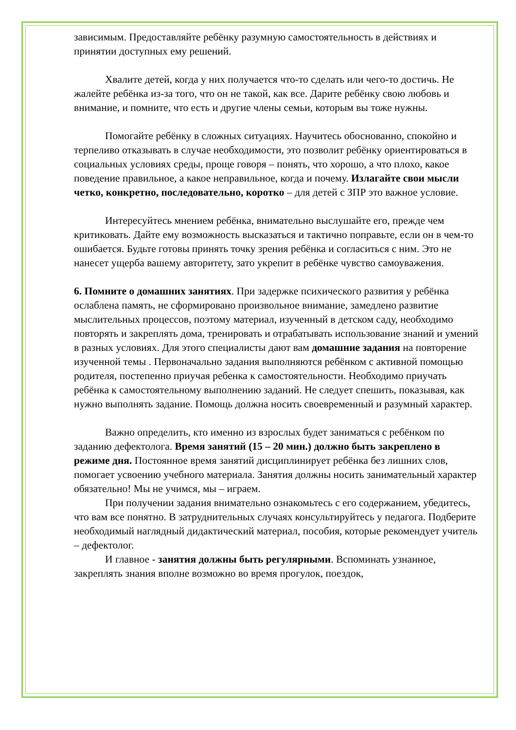зависимым. Предоставляйте ребёнку разумную самостоятельность в действиях и принятии доступных ему решений.
Хвалите детей, когда у них получается что-то сделать или чего-то достичь. Не жалейте ребёнка из-за того, что он не такой, как все. Дарите ребёнку свою любовь и внимание, и помните, что есть и другие члены семьи, которым вы тоже нужны.
Помогайте ребёнку в сложных ситуациях. Научитесь обоснованно, спокойно и терпеливо отказывать в случае необходимости, это позволит ребёнку ориентироваться в социальных условиях среды, проще говоря – понять, что хорошо, а что плохо, какое поведение правильное, а какое неправильное, когда и почему. Излагайте свои мысли четко, конкретно, последовательно, коротко – для детей с ЗПР это важное условие.
Интересуйтесь мнением ребёнка, внимательно выслушайте его, прежде чем критиковать. Дайте ему возможность высказаться и тактично поправьте, если он в чем-то ошибается. Будьте готовы принять точку зрения ребёнка и согласиться с ним. Это не нанесет ущерба вашему авторитету, зато укрепит в ребёнке чувство самоуважения.
6. Помните о домашних занятиях. При задержке психического развития у ребёнка ослаблена память, не сформировано произвольное внимание, замедлено развитие мыслительных процессов, поэтому материал, изученный в детском саду, необходимо повторять и закреплять дома, тренировать и отрабатывать использование знаний и умений в разных условиях. Для этого специалисты дают вам домашние задания на повторение изученной темы . Первоначально задания выполняются ребёнком с активной помощью родителя, постепенно приучая ребенка к самостоятельности. Необходимо приучать ребёнка к самостоятельному выполнению заданий. Не следует спешить, показывая, как нужно выполнять задание. Помощь должна носить своевременный и разумный характер.
Важно определить, кто именно из взрослых будет заниматься с ребёнком по заданию дефектолога. Время занятий (15 – 20 мин.) должно быть закреплено в режиме дня. Постоянное время занятий дисциплинирует ребёнка без лишних слов, помогает усвоению учебного материала. Занятия должны носить занимательный характер обязательно! Мы не учимся, мы – играем.
При получении задания внимательно ознакомьтесь с его содержанием, убедитесь, что вам все понятно. В затруднительных случаях консультируйтесь у педагога. Подберите необходимый наглядный дидактический материал, пособия, которые рекомендует учитель – дефектолог.
И главное - занятия должны быть регулярными. Вспоминать узнанное, закреплять знания вполне возможно во время прогулок, поездок,